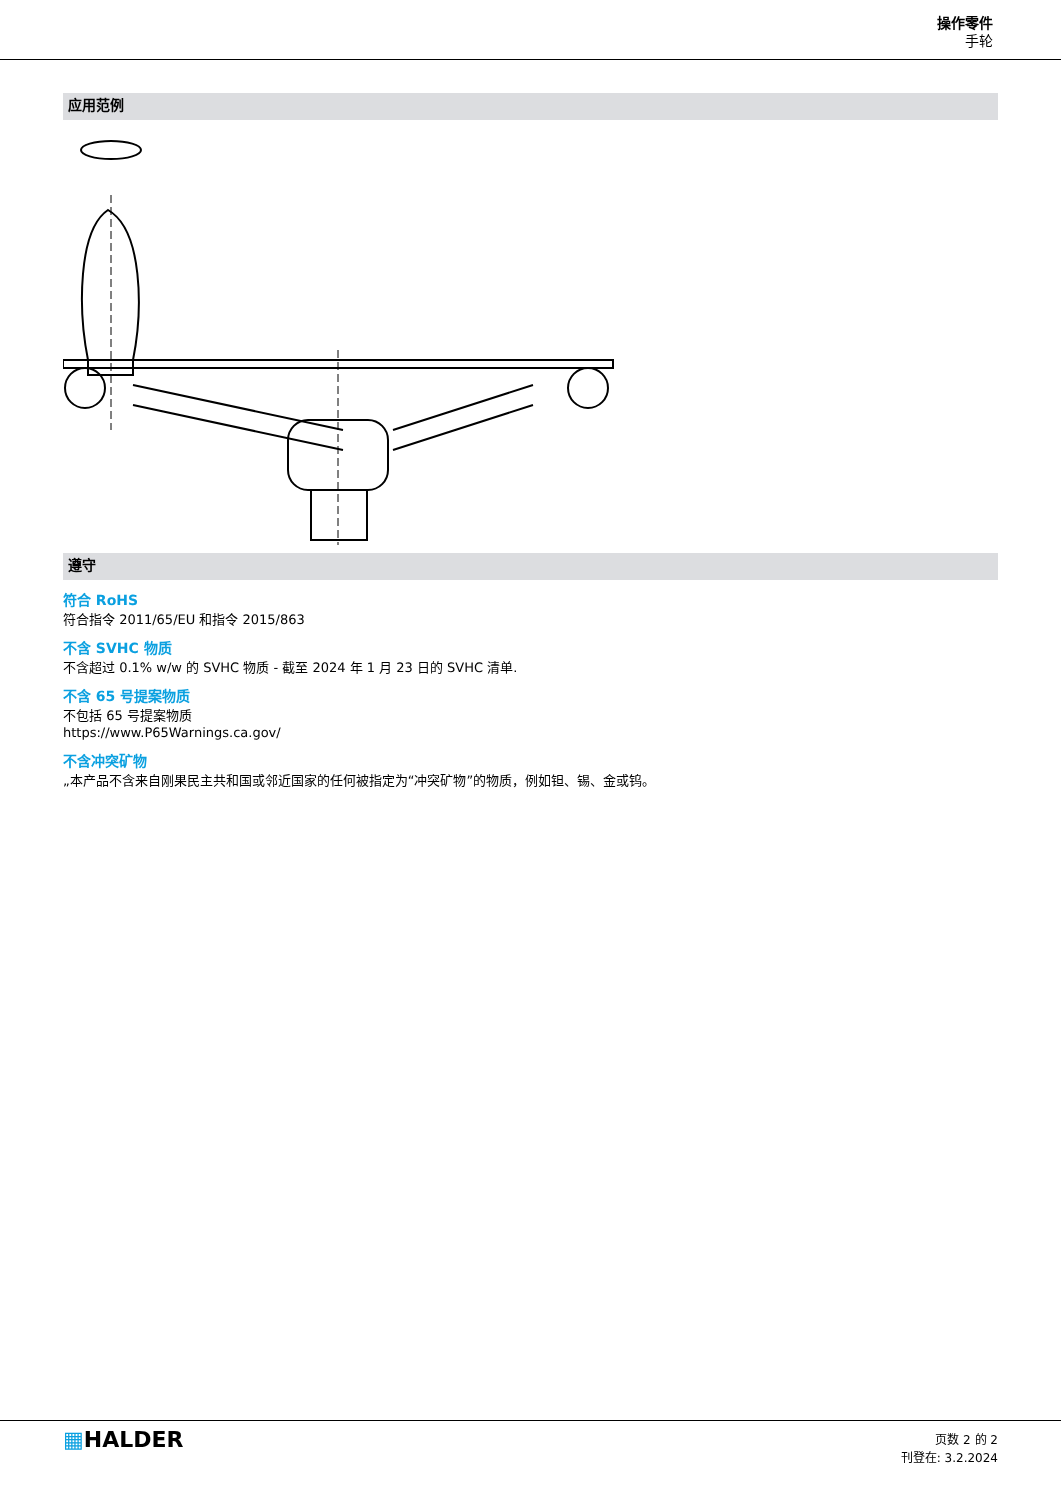操作零件
手轮
应用范例
遵守
符合 RoHS
符合指令 2011/65/EU 和指令 2015/863
不含 SVHC 物质
不含超过 0.1% w/w 的 SVHC 物质 - 截至 2024 年 1 月 23 日的 SVHC 清单.
不含 65 号提案物质
不包括 65 号提案物质
https://www.P65Warnings.ca.gov/
不含冲突矿物
„本产品不含来自刚果民主共和国或邻近国家的任何被指定为“冲突矿物”的物质，例如钽、锡、金或钨。
▦HALDER
页数 2 的 2
刊登在: 3.2.2024